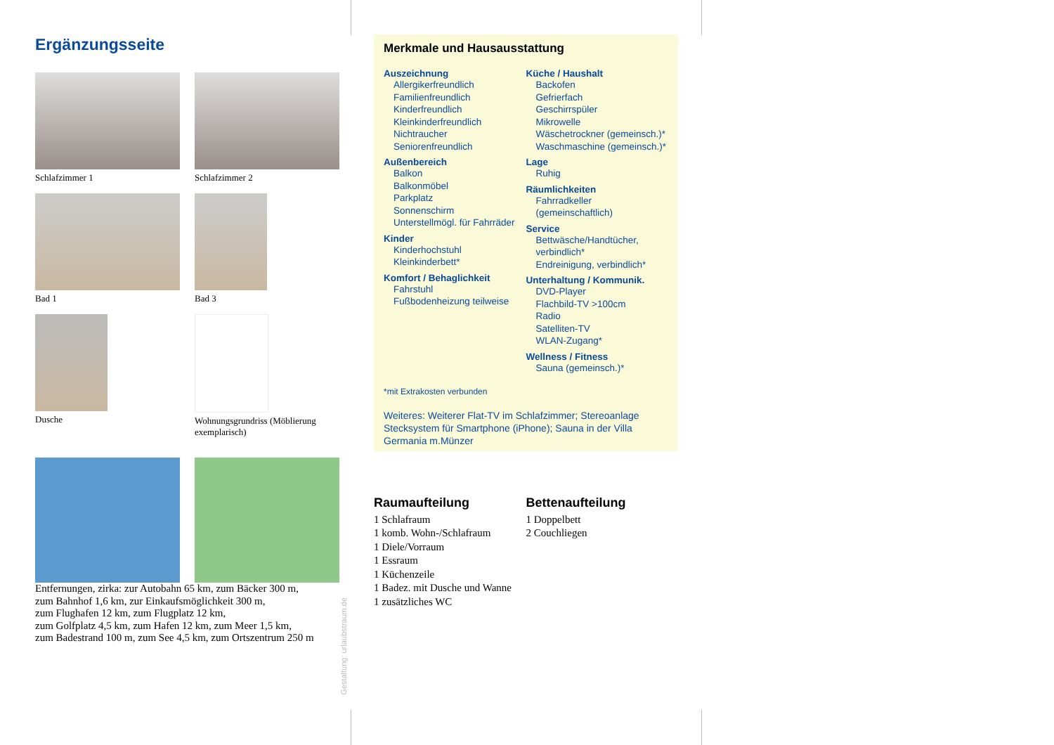Ergänzungsseite
Schlafzimmer 1
Schlafzimmer 2
Bad 1
Bad 3
Dusche
Wohnungsgrundriss (Möblierung exemplarisch)
Entfernungen, zirka: zur Autobahn 65 km, zum Bäcker 300 m,
zum Bahnhof 1,6 km, zur Einkaufsmöglichkeit 300 m,
zum Flughafen 12 km, zum Flugplatz 12 km,
zum Golfplatz 4,5 km, zum Hafen 12 km, zum Meer 1,5 km,
zum Badestrand 100 m, zum See 4,5 km, zum Ortszentrum 250 m
Gestaltung: urlaubstraum.de
Merkmale und Hausausstattung
Auszeichnung
Allergikerfreundlich
Familienfreundlich
Kinderfreundlich
Kleinkinderfreundlich
Nichtraucher
Seniorenfreundlich
Außenbereich
Balkon
Balkonmöbel
Parkplatz
Sonnenschirm
Unterstellmögl. für Fahrräder
Kinder
Kinderhochstuhl
Kleinkinderbett*
Komfort / Behaglichkeit
Fahrstuhl
Fußbodenheizung teilweise
Küche / Haushalt
Backofen
Gefrierfach
Geschirrspüler
Mikrowelle
Wäschetrockner (gemeinsch.)*
Waschmaschine (gemeinsch.)*
Lage
Ruhig
Räumlichkeiten
Fahrradkeller (gemeinschaftlich)
Service
Bettwäsche/Handtücher, verbindlich*
Endreinigung, verbindlich*
Unterhaltung / Kommunik.
DVD-Player
Flachbild-TV >100cm
Radio
Satelliten-TV
WLAN-Zugang*
Wellness / Fitness
Sauna (gemeinsch.)*
*mit Extrakosten verbunden
Weiteres: Weiterer Flat-TV im Schlafzimmer; Stereoanlage Stecksystem für Smartphone (iPhone); Sauna in der Villa Germania m.Münzer
Raumaufteilung
1 Schlafraum
1 komb. Wohn-/Schlafraum
1 Diele/Vorraum
1 Essraum
1 Küchenzeile
1 Badez. mit Dusche und Wanne
1 zusätzliches WC
Bettenaufteilung
1 Doppelbett
2 Couchliegen